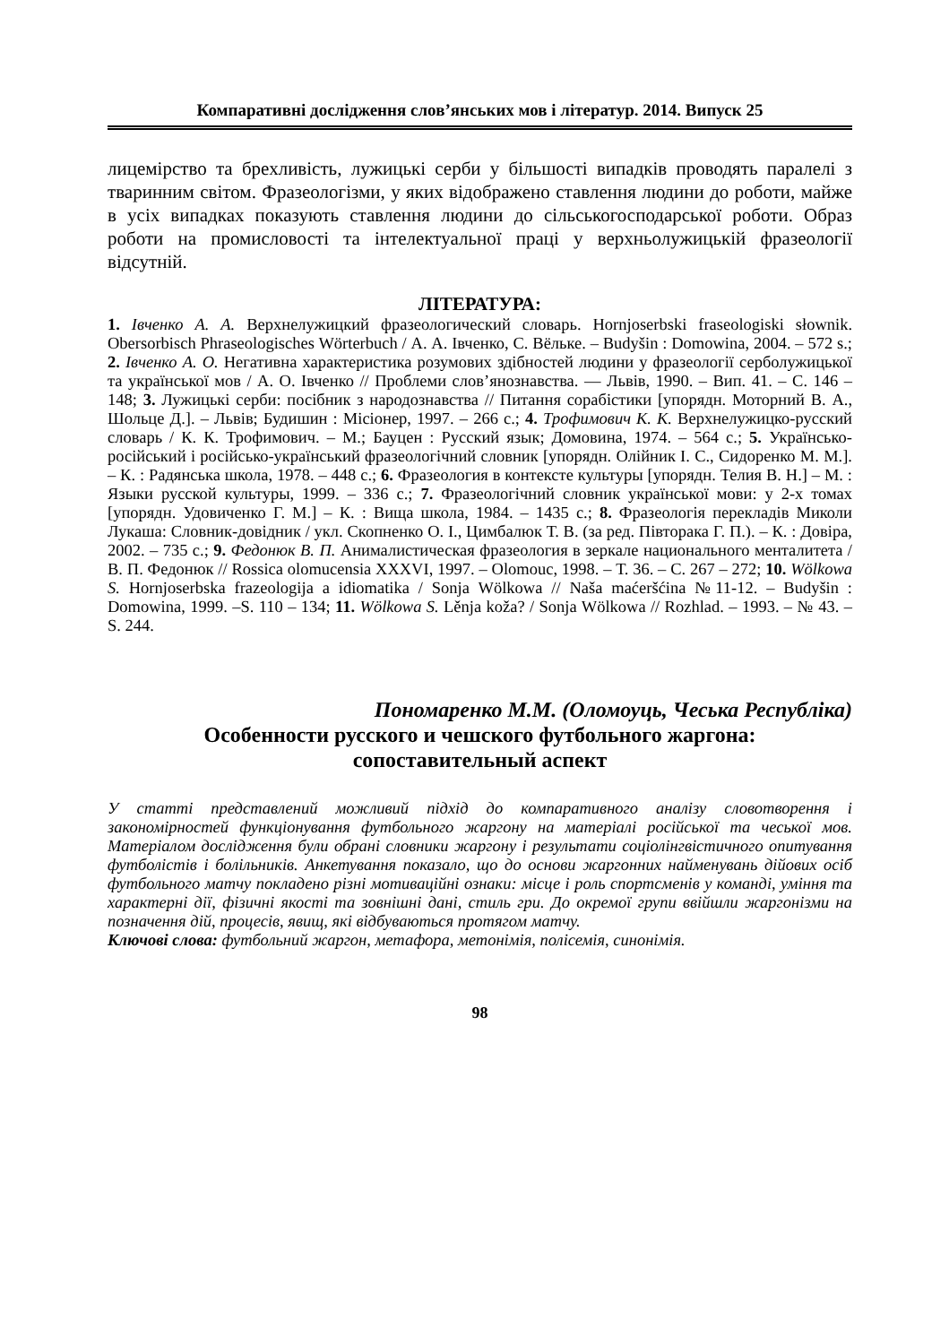Компаративні дослідження слов’янських мов і літератур. 2014. Випуск 25
лицемірство та брехливість, лужицькі серби у більшості випадків проводять паралелі з тваринним світом. Фразеологізми, у яких відображено ставлення людини до роботи, майже в усіх випадках показують ставлення людини до сільськогосподарської роботи. Образ роботи на промисловості та інтелектуальної праці у верхньолужицькій фразеології відсутній.
ЛІТЕРАТУРА:
1. Івченко А. А. Верхнелужицкий фразеологический словарь. Hornjoserbski fraseologiski słownik. Obersorbisch Phraseologisches Wörterbuch / А. А. Івченко, С. Вёльке. – Budyšin : Domowina, 2004. – 572 s.; 2. Івченко А. О. Негативна характеристика розумових здібностей людини у фразеології серболужицької та української мов / А. О. Івченко // Проблеми слов’янознавства. — Львів, 1990. – Вип. 41. – С. 146 – 148; 3. Лужицькі серби: посібник з народознавства // Питання сорабістики [упорядн. Моторний В. А., Шольце Д.]. – Львів; Будишин : Місіонер, 1997. – 266 с.; 4. Трофимович К. К. Верхнелужицко-русский словарь / К. К. Трофимович. – М.; Бауцен : Русский язык; Домовина, 1974. – 564 с.; 5. Українсько-російський і російсько-український фразеологічний словник [упорядн. Олійник І. С., Сидоренко М. М.]. – К. : Радянська школа, 1978. – 448 с.; 6. Фразеология в контексте культуры [упорядн. Телия В. Н.] – М. : Языки русской культуры, 1999. – 336 с.; 7. Фразеологічний словник української мови: у 2-х томах [упорядн. Удовиченко Г. М.] – К. : Вища школа, 1984. – 1435 с.; 8. Фразеологія перекладів Миколи Лукаша: Словник-довідник / укл. Скопненко О. І., Цимбалюк Т. В. (за ред. Півторака Г. П.). – К. : Довіра, 2002. – 735 с.; 9. Федонюк В. П. Анималистическая фразеология в зеркале национального менталитета / В. П. Федонюк // Rossica olomucensia XXXVI, 1997. – Olomouc, 1998. – Т. 36. – С. 267 – 272; 10. Wölkowa S. Hornjoserbska frazeologija a idiomatika / Sonja Wölkowa // Naša maćeršćina №11-12. – Budyšin : Domowina, 1999. –S. 110 – 134; 11. Wölkowa S. Lěnja koža? / Sonja Wölkowa // Rozhlad. – 1993. – № 43. – S. 244.
Пономаренко М.М. (Оломоуць, Чеська Республіка)
Особенности русского и чешского футбольного жаргона:
сопоставительный аспект
У статті представлений можливий підхід до компаративного аналізу словотворення і закономірностей функціонування футбольного жаргону на матеріалі російської та чеської мов. Матеріалом дослідження були обрані словники жаргону і результати соціолінгвістичного опитування футболістів і болільників. Анкетування показало, що до основи жаргонних найменувань дійових осіб футбольного матчу покладено різні мотиваційні ознаки: місце і роль спортсменів у команді, уміння та характерні дії, фізичні якості та зовнішні дані, стиль гри. До окремої групи ввійшли жаргонізми на позначення дій, процесів, явищ, які відбуваються протягом матчу.
Ключові слова: футбольний жаргон, метафора, метонімія, полісемія, синонімія.
98